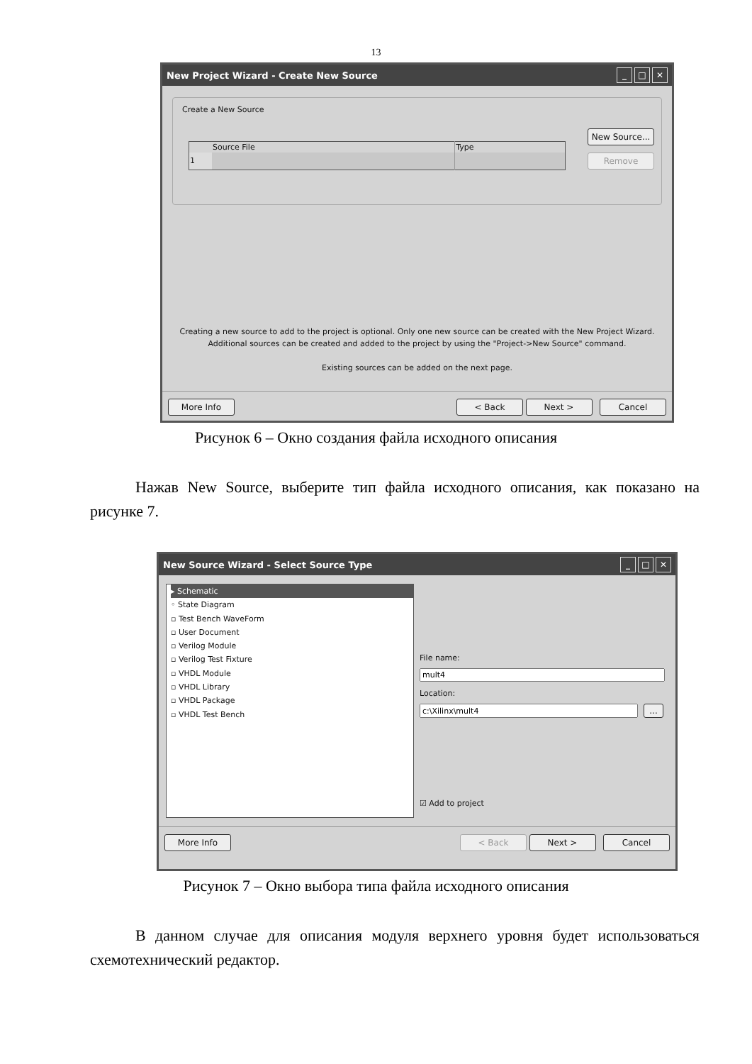13
New Project Wizard - Create New Source _ □ ✕
Create a New Source
| | Source File | Type |
| --- | --- | --- |
| 1 | | |
New Source...
Remove
Creating a new source to add to the project is optional. Only one new source can be created with the New Project Wizard.
Additional sources can be created and added to the project by using the "Project->New Source" command.
Existing sources can be added on the next page.
More Info < Back Next > Cancel
Рисунок 6 – Окно создания файла исходного описания
Нажав New Source, выберите тип файла исходного описания, как показано на рисунке 7.
New Source Wizard - Select Source Type _ □ ✕
▸ Schematic
◦ State Diagram
▫ Test Bench WaveForm
▫ User Document
▫ Verilog Module
▫ Verilog Test Fixture
▫ VHDL Module
▫ VHDL Library
▫ VHDL Package
▫ VHDL Test Bench
File name:
Location:
...
☑ Add to project
More Info < Back Next > Cancel
Рисунок 7 – Окно выбора типа файла исходного описания
В данном случае для описания модуля верхнего уровня будет использоваться схемотехнический редактор.